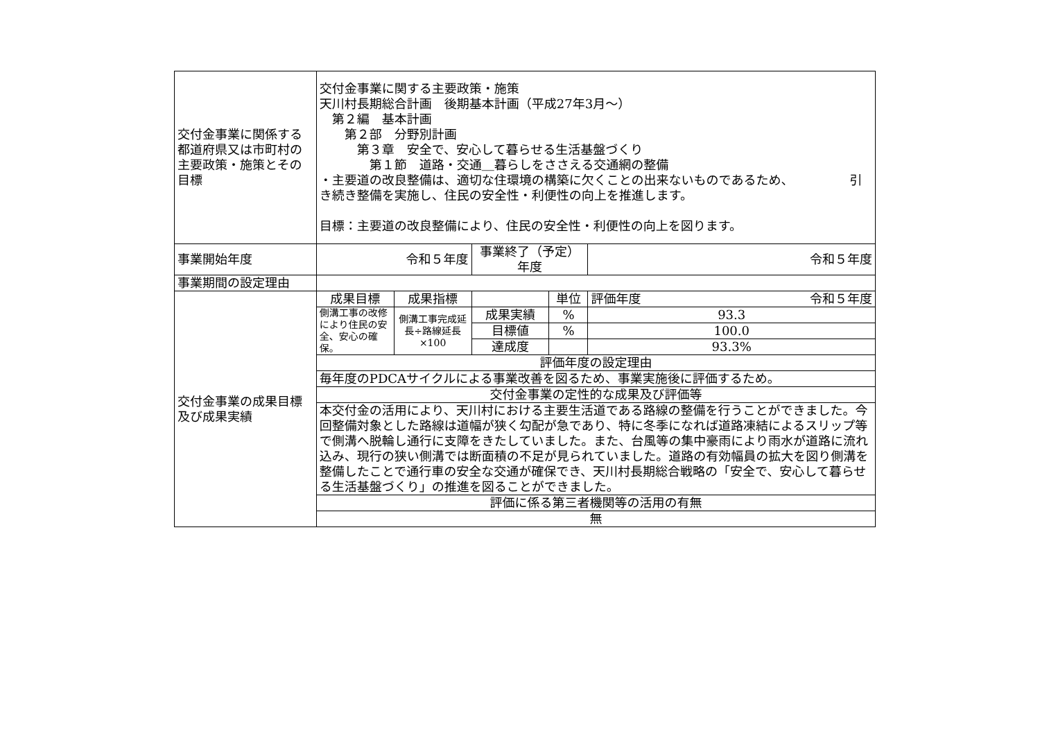| 交付金事業に関係する都道府県又は市町村の主要政策・施策とその目標 | 交付金事業に関する主要政策・施策 天川村長期総合計画 後期基本計画（平成27年3月～） 第２編 基本計画 第２部 分野別計画 第３章 安全で、安心して暮らせる生活基盤づくり 第１節 道路・交通＿暮らしをささえる交通網の整備 ・主要道の改良整備は、適切な住環境の構築に欠くことの出来ないものであるため、 引き続き整備を実施し、住民の安全性・利便性の向上を推進します。 目標：主要道の改良整備により、住民の安全性・利便性の向上を図ります。 | | | | |
| 事業開始年度 | 令和５年度 | | 事業終了（予定）年度 | | 令和５年度 |
| 事業期間の設定理由 | | | | | |
| 交付金事業の成果目標及び成果実績 | 成果目標 | 成果指標 | | 単位 | 評価年度 令和５年度 |
| | 側溝工事の改修により住民の安全、安心の確保。 | 側溝工事完成延長÷路線延長×100 | 成果実績 | % | 93.3 |
| | | | 目標値 | % | 100.0 |
| | | | 達成度 | | 93.3% |
| | 評価年度の設定理由 | | | | |
| | 毎年度のPDCAサイクルによる事業改善を図るため、事業実施後に評価するため。 | | | | |
| | 交付金事業の定性的な成果及び評価等 | | | | |
| | 本交付金の活用により、天川村における主要生活道である路線の整備を行うことができました。今回整備対象とした路線は道幅が狭く勾配が急であり、特に冬季になれば道路凍結によるスリップ等で側溝へ脱輪し通行に支障をきたしていました。また、台風等の集中豪雨により雨水が道路に流れ込み、現行の狭い側溝では断面積の不足が見られていました。道路の有効幅員の拡大を図り側溝を整備したことで通行車の安全な交通が確保でき、天川村長期総合戦略の「安全で、安心して暮らせる生活基盤づくり」の推進を図ることができました。 | | | | |
| | 評価に係る第三者機関等の活用の有無 | | | | |
| | 無 | | | | |